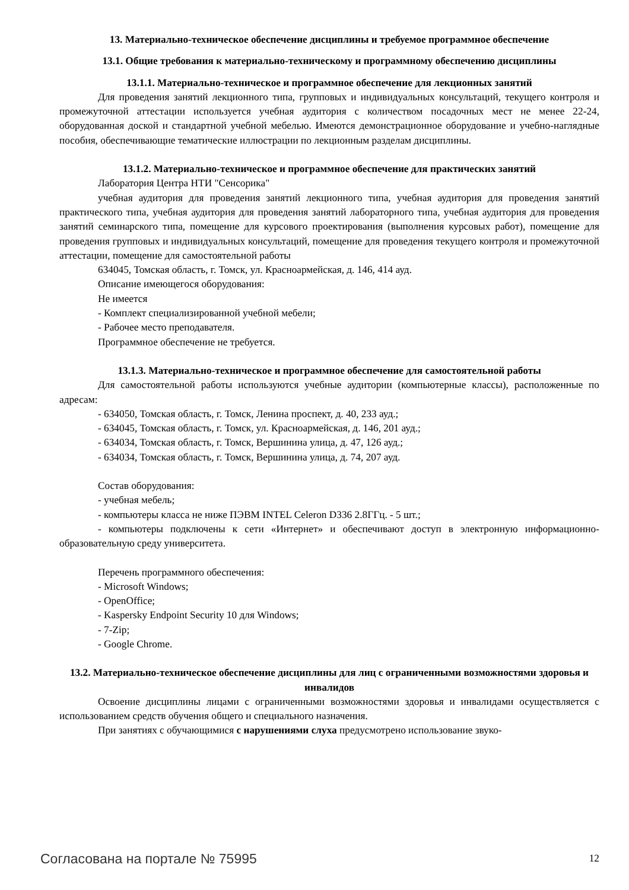13. Материально-техническое обеспечение дисциплины и требуемое программное обеспечение
13.1. Общие требования к материально-техническому и программному обеспечению дисциплины
13.1.1. Материально-техническое и программное обеспечение для лекционных занятий
Для проведения занятий лекционного типа, групповых и индивидуальных консультаций, текущего контроля и промежуточной аттестации используется учебная аудитория с количеством посадочных мест не менее 22-24, оборудованная доской и стандартной учебной мебелью. Имеются демонстрационное оборудование и учебно-наглядные пособия, обеспечивающие тематические иллюстрации по лекционным разделам дисциплины.
13.1.2. Материально-техническое и программное обеспечение для практических занятий
Лаборатория Центра НТИ "Сенсорика"
учебная аудитория для проведения занятий лекционного типа, учебная аудитория для проведения занятий практического типа, учебная аудитория для проведения занятий лабораторного типа, учебная аудитория для проведения занятий семинарского типа, помещение для курсового проектирования (выполнения курсовых работ), помещение для проведения групповых и индивидуальных консультаций, помещение для проведения текущего контроля и промежуточной аттестации, помещение для самостоятельной работы
634045, Томская область, г. Томск, ул. Красноармейская, д. 146, 414 ауд.
Описание имеющегося оборудования:
Не имеется
- Комплект специализированной учебной мебели;
- Рабочее место преподавателя.
Программное обеспечение не требуется.
13.1.3. Материально-техническое и программное обеспечение для самостоятельной работы
Для самостоятельной работы используются учебные аудитории (компьютерные классы), расположенные по адресам:
- 634050, Томская область, г. Томск, Ленина проспект, д. 40, 233 ауд.;
- 634045, Томская область, г. Томск, ул. Красноармейская, д. 146, 201 ауд.;
- 634034, Томская область, г. Томск, Вершинина улица, д. 47, 126 ауд.;
- 634034, Томская область, г. Томск, Вершинина улица, д. 74, 207 ауд.
Состав оборудования:
- учебная мебель;
- компьютеры класса не ниже ПЭВМ INTEL Celeron D336 2.8ГГц. - 5 шт.;
- компьютеры подключены к сети «Интернет» и обеспечивают доступ в электронную информационно-образовательную среду университета.
Перечень программного обеспечения:
- Microsoft Windows;
- OpenOffice;
- Kaspersky Endpoint Security 10 для Windows;
- 7-Zip;
- Google Chrome.
13.2. Материально-техническое обеспечение дисциплины для лиц с ограниченными возможностями здоровья и инвалидов
Освоение дисциплины лицами с ограниченными возможностями здоровья и инвалидами осуществляется с использованием средств обучения общего и специального назначения.
При занятиях с обучающимися с нарушениями слуха предусмотрено использование звуко-
Согласована на портале № 75995 12